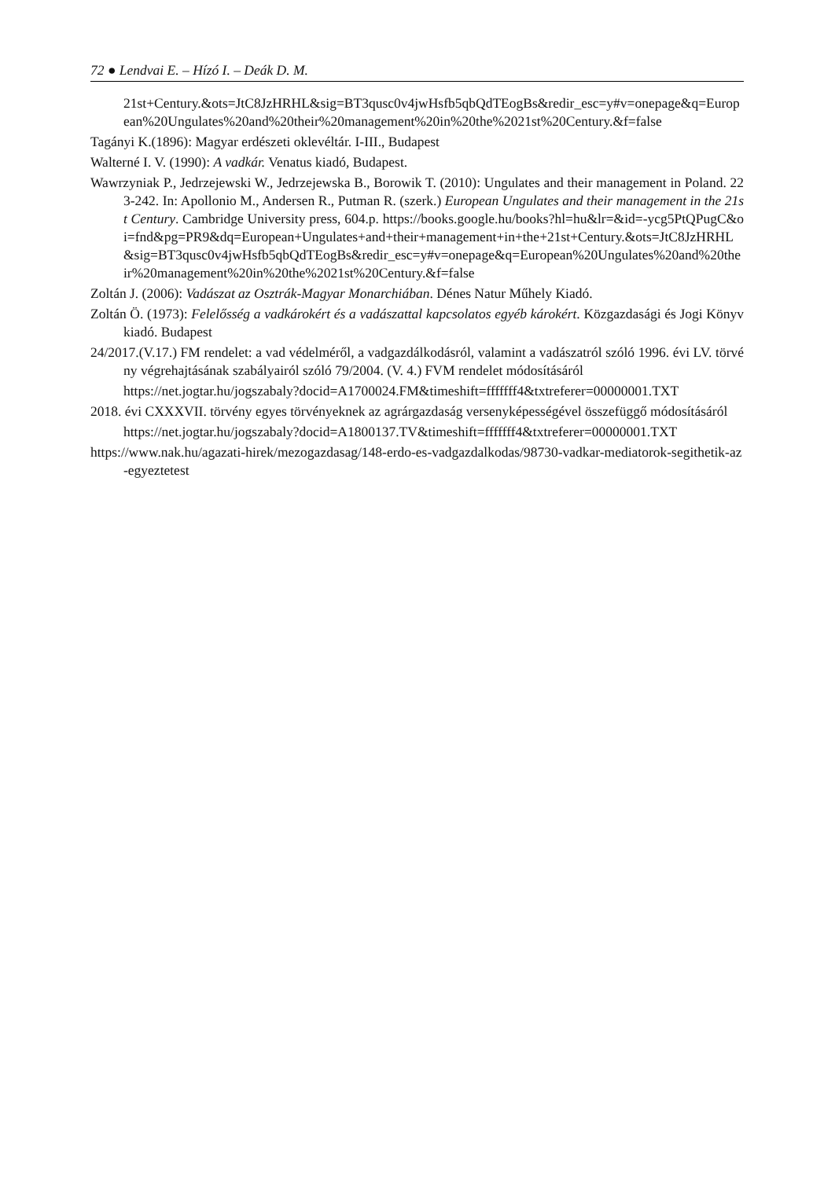72 ● Lendvai E. – Hízó I. – Deák D. M.
21st+Century.&ots=JtC8JzHRHL&sig=BT3qusc0v4jwHsfb5qbQdTEogBs&redir_esc=y#v=onepage&q=European%20Ungulates%20and%20their%20management%20in%20the%2021st%20Century.&f=false
Tagányi K.(1896): Magyar erdészeti oklevéltár. I-III., Budapest
Walterné I. V. (1990): A vadkár. Venatus kiadó, Budapest.
Wawrzyniak P., Jedrzejewski W., Jedrzejewska B., Borowik T. (2010): Ungulates and their management in Poland. 223-242. In: Apollonio M., Andersen R., Putman R. (szerk.) European Ungulates and their management in the 21st Century. Cambridge University press, 604.p. https://books.google.hu/books?hl=hu&lr=&id=-ycg5PtQPugC&oi=fnd&pg=PR9&dq=European+Ungulates+and+their+management+in+the+21st+Century.&ots=JtC8JzHRHL&sig=BT3qusc0v4jwHsfb5qbQdTEogBs&redir_esc=y#v=onepage&q=European%20Ungulates%20and%20their%20management%20in%20the%2021st%20Century.&f=false
Zoltán J. (2006): Vadászat az Osztrák-Magyar Monarchiában. Dénes Natur Műhely Kiadó.
Zoltán Ö. (1973): Felelősség a vadkárokért és a vadászattal kapcsolatos egyéb károkért. Közgazdasági és Jogi Könyvkiadó. Budapest
24/2017.(V.17.) FM rendelet: a vad védelméről, a vadgazdálkodásról, valamint a vadászatról szóló 1996. évi LV. törvény végrehajtásának szabályairól szóló 79/2004. (V. 4.) FVM rendelet módosításáról
https://net.jogtar.hu/jogszabaly?docid=A1700024.FM&timeshift=fffffff4&txtreferer=00000001.TXT
2018. évi CXXXVII. törvény egyes törvényeknek az agrárgazdaság versenyképességével összefüggő módosításáról
https://net.jogtar.hu/jogszabaly?docid=A1800137.TV&timeshift=fffffff4&txtreferer=00000001.TXT
https://www.nak.hu/agazati-hirek/mezogazdasag/148-erdo-es-vadgazdalkodas/98730-vadkar-mediatorok-segithetik-az-egyeztetest